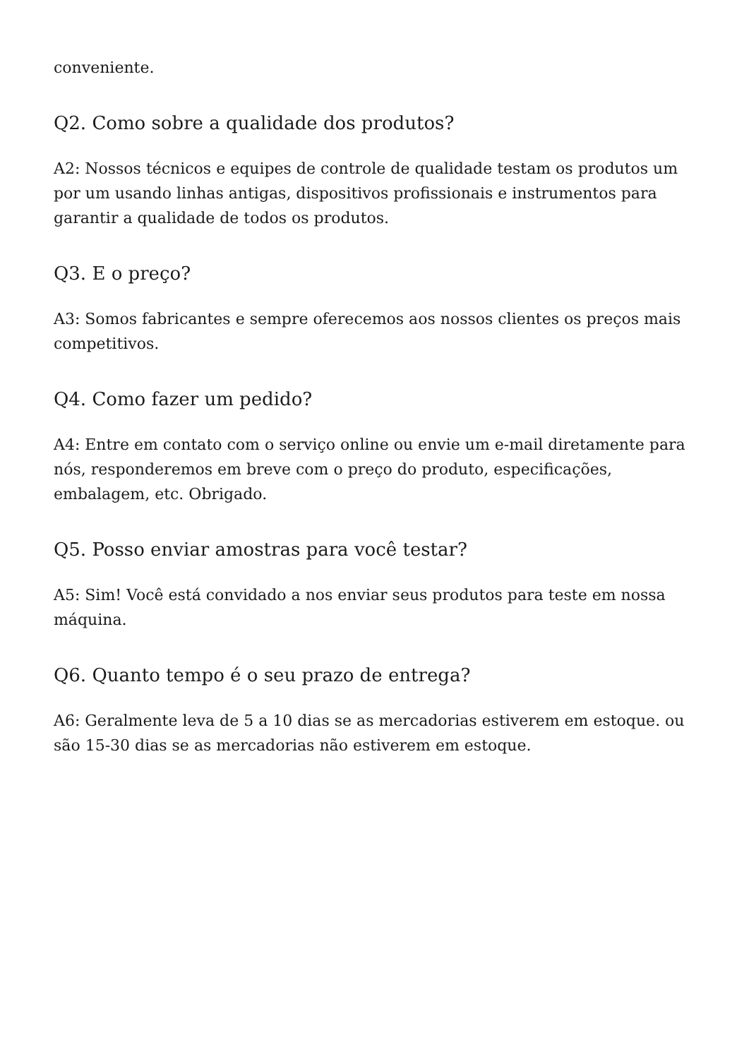conveniente.
Q2. Como sobre a qualidade dos produtos?
A2: Nossos técnicos e equipes de controle de qualidade testam os produtos um por um usando linhas antigas, dispositivos profissionais e instrumentos para garantir a qualidade de todos os produtos.
Q3. E o preço?
A3: Somos fabricantes e sempre oferecemos aos nossos clientes os preços mais competitivos.
Q4. Como fazer um pedido?
A4: Entre em contato com o serviço online ou envie um e-mail diretamente para nós, responderemos em breve com o preço do produto, especificações, embalagem, etc. Obrigado.
Q5. Posso enviar amostras para você testar?
A5: Sim! Você está convidado a nos enviar seus produtos para teste em nossa máquina.
Q6. Quanto tempo é o seu prazo de entrega?
A6: Geralmente leva de 5 a 10 dias se as mercadorias estiverem em estoque. ou são 15-30 dias se as mercadorias não estiverem em estoque.